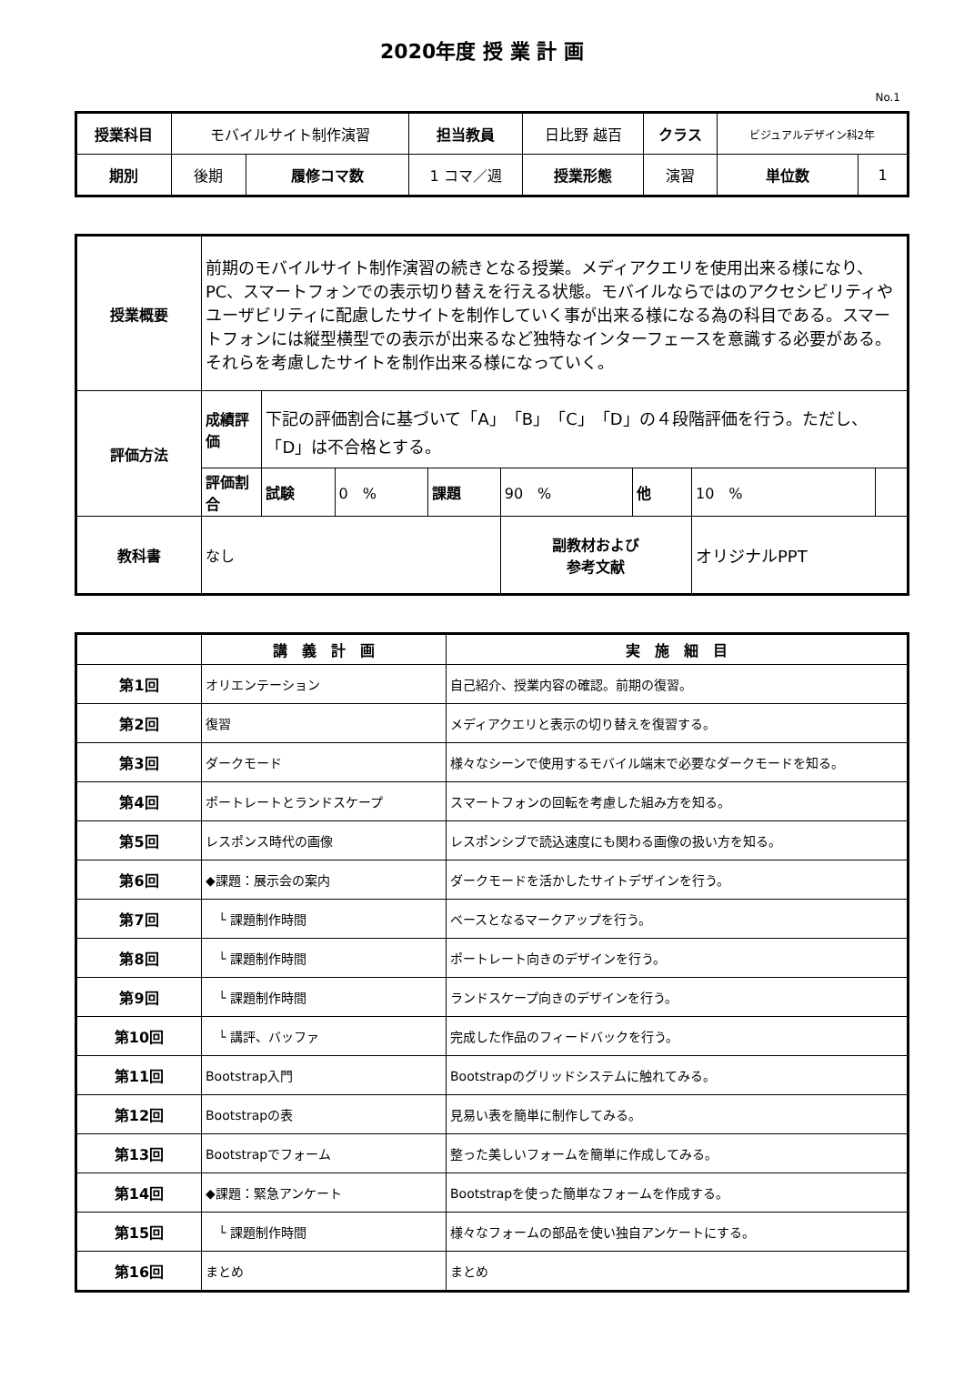2020年度 授 業 計 画
No.1
| 授業科目 | モバイルサイト制作演習 | | 担当教員 | 日比野 越百 | クラス | ビジュアルデザイン科2年 | |
| 期別 | 後期 | 履修コマ数 | 1 コマ／週 | 授業形態 | 演習 | 単位数 | 1 |
| 授業概要 | 前期のモバイルサイト制作演習の続きとなる授業。メディアクエリを使用出来る様になり、PC、スマートフォンでの表示切り替えを行える状態。モバイルならではのアクセシビリティやユーザビリティに配慮したサイトを制作していく事が出来る様になる為の科目である。スマートフォンには縦型横型での表示が出来るなど独特なインターフェースを意識する必要がある。それらを考慮したサイトを制作出来る様になっていく。 | | | | | | | |
| 評価方法 | 成績評価 | 下記の評価割合に基づいて「A」「B」「C」「D」の４段階評価を行う。ただし、「D」は不合格とする。 | | | | | | |
| | 評価割合 | 試験 | 0 % | 課題 | 90 % | 他 | 10 % | |
| 教科書 | なし | | | | 副教材および 参考文献 | | オリジナルPPT | |
| | 講 義 計 画 | 実 施 細 目 |
| --- | --- | --- |
| 第1回 | オリエンテーション | 自己紹介、授業内容の確認。前期の復習。 |
| 第2回 | 復習 | メディアクエリと表示の切り替えを復習する。 |
| 第3回 | ダークモード | 様々なシーンで使用するモバイル端末で必要なダークモードを知る。 |
| 第4回 | ポートレートとランドスケープ | スマートフォンの回転を考慮した組み方を知る。 |
| 第5回 | レスポンス時代の画像 | レスポンシブで読込速度にも関わる画像の扱い方を知る。 |
| 第6回 | ◆課題：展示会の案内 | ダークモードを活かしたサイトデザインを行う。 |
| 第7回 | └ 課題制作時間 | ベースとなるマークアップを行う。 |
| 第8回 | └ 課題制作時間 | ポートレート向きのデザインを行う。 |
| 第9回 | └ 課題制作時間 | ランドスケープ向きのデザインを行う。 |
| 第10回 | └ 講評、バッファ | 完成した作品のフィードバックを行う。 |
| 第11回 | Bootstrap入門 | Bootstrapのグリッドシステムに触れてみる。 |
| 第12回 | Bootstrapの表 | 見易い表を簡単に制作してみる。 |
| 第13回 | Bootstrapでフォーム | 整った美しいフォームを簡単に作成してみる。 |
| 第14回 | ◆課題：緊急アンケート | Bootstrapを使った簡単なフォームを作成する。 |
| 第15回 | └ 課題制作時間 | 様々なフォームの部品を使い独自アンケートにする。 |
| 第16回 | まとめ | まとめ |